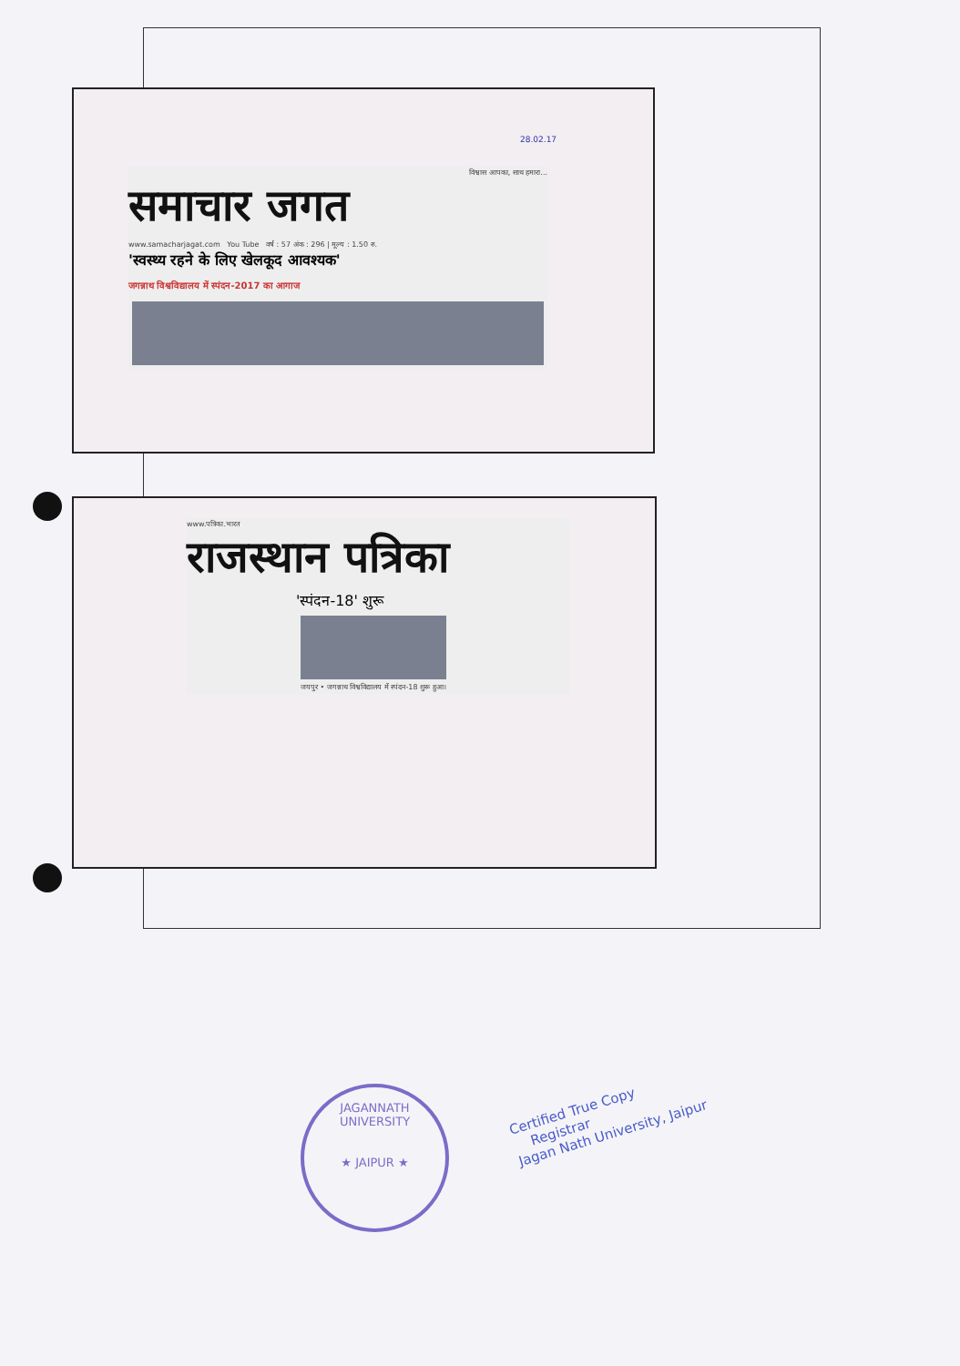28.02.17
विश्वास आपका, साथ हमारा...
समाचार जगत
www.samacharjagat.com You Tube वर्ष : 57 अंक : 296 | मूल्य : 1.50 रु.
'स्वस्थ्य रहने के लिए खेलकूद आवश्यक'
जगन्नाथ विश्वविद्यालय में स्पंदन-2017 का आगाज
www.पत्रिका.भारत
राजस्थान पत्रिका
'स्पंदन-18' शुरू
जयपुर • जगन्नाथ विश्वविद्यालय में स्पंदन-18 शुरू हुआ।
JAGANNATH UNIVERSITY
★ JAIPUR ★
Certified True Copy
Registrar
Jagan Nath University, Jaipur